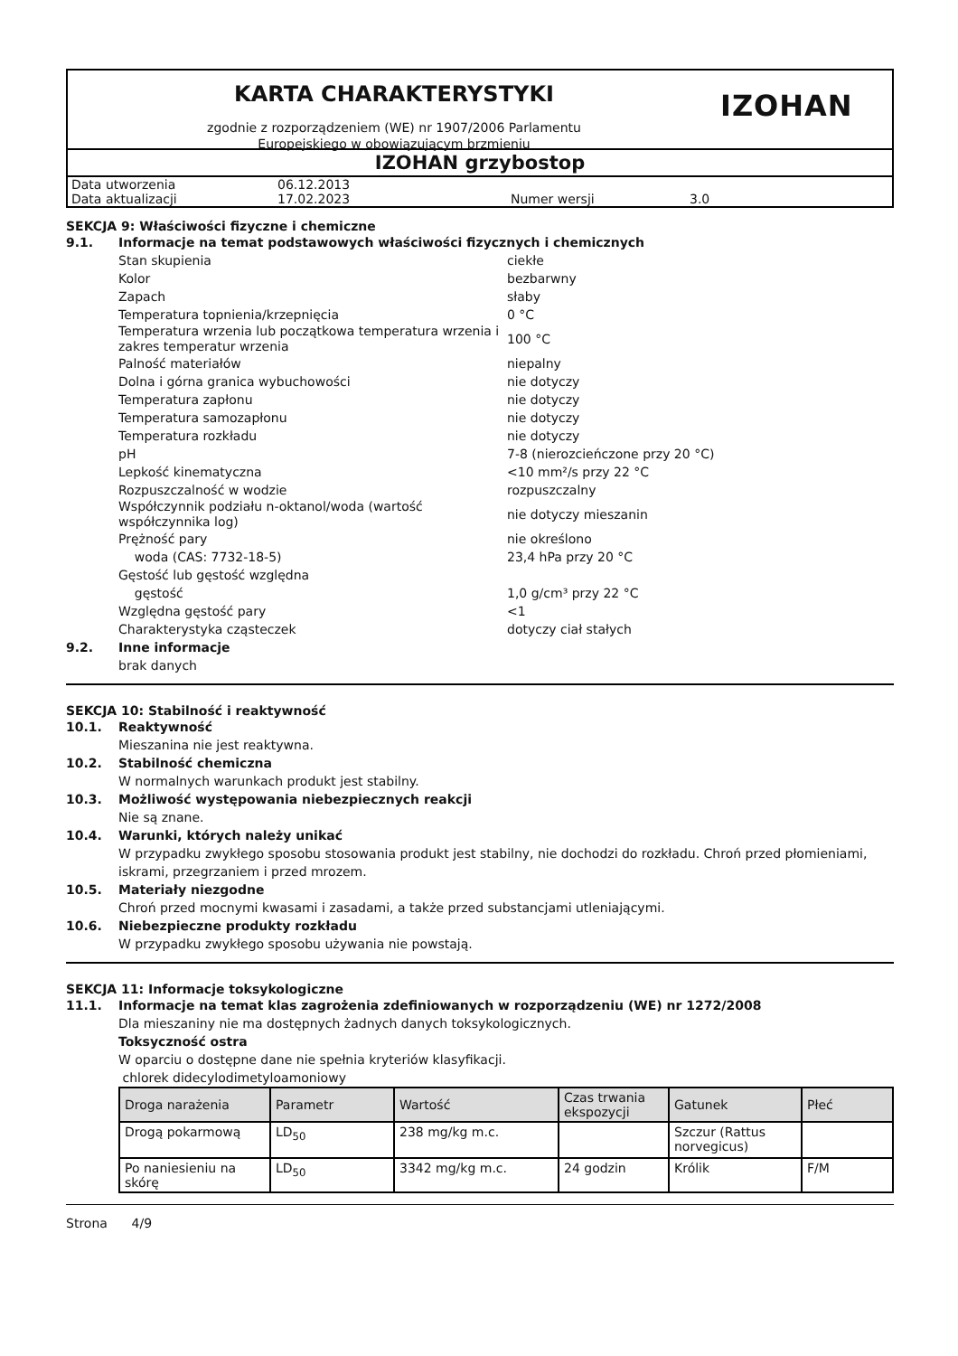KARTA CHARAKTERYSTYKI
zgodnie z rozporządzeniem (WE) nr 1907/2006 Parlamentu
Europejskiego w obowiązującym brzmieniu
IZOHAN
IZOHAN grzybostop
| Data utworzenia | 06.12.2013 | | |
| Data aktualizacji | 17.02.2023 | Numer wersji | 3.0 |
SEKCJA 9: Właściwości fizyczne i chemiczne
9.1. Informacje na temat podstawowych właściwości fizycznych i chemicznych
| Stan skupienia | ciekłe |
| Kolor | bezbarwny |
| Zapach | słaby |
| Temperatura topnienia/krzepnięcia | 0 °C |
| Temperatura wrzenia lub początkowa temperatura wrzenia i zakres temperatur wrzenia | 100 °C |
| Palność materiałów | niepalny |
| Dolna i górna granica wybuchowości | nie dotyczy |
| Temperatura zapłonu | nie dotyczy |
| Temperatura samozapłonu | nie dotyczy |
| Temperatura rozkładu | nie dotyczy |
| pH | 7-8 (nierozcieńczone przy 20 °C) |
| Lepkość kinematyczna | <10 mm²/s przy 22 °C |
| Rozpuszczalność w wodzie | rozpuszczalny |
| Współczynnik podziału n-oktanol/woda (wartość współczynnika log) | nie dotyczy mieszanin |
| Prężność pary | nie określono |
| woda (CAS: 7732-18-5) | 23,4 hPa przy 20 °C |
| Gęstość lub gęstość względna | |
| gęstość | 1,0 g/cm³ przy 22 °C |
| Względna gęstość pary | <1 |
| Charakterystyka cząsteczek | dotyczy ciał stałych |
9.2. Inne informacje
brak danych
SEKCJA 10: Stabilność i reaktywność
10.1. Reaktywność
Mieszanina nie jest reaktywna.
10.2. Stabilność chemiczna
W normalnych warunkach produkt jest stabilny.
10.3. Możliwość występowania niebezpiecznych reakcji
Nie są znane.
10.4. Warunki, których należy unikać
W przypadku zwykłego sposobu stosowania produkt jest stabilny, nie dochodzi do rozkładu. Chroń przed płomieniami, iskrami, przegrzaniem i przed mrozem.
10.5. Materiały niezgodne
Chroń przed mocnymi kwasami i zasadami, a także przed substancjami utleniającymi.
10.6. Niebezpieczne produkty rozkładu
W przypadku zwykłego sposobu używania nie powstają.
SEKCJA 11: Informacje toksykologiczne
11.1. Informacje na temat klas zagrożenia zdefiniowanych w rozporządzeniu (WE) nr 1272/2008
Dla mieszaniny nie ma dostępnych żadnych danych toksykologicznych.
Toksyczność ostra
W oparciu o dostępne dane nie spełnia kryteriów klasyfikacji.
chlorek didecylodimetyloamoniowy
| Droga narażenia | Parametr | Wartość | Czas trwania ekspozycji | Gatunek | Płeć |
| --- | --- | --- | --- | --- | --- |
| Drogą pokarmową | LD<sub>50</sub> | 238 mg/kg m.c. | | Szczur (Rattus norvegicus) | |
| Po naniesieniu na skórę | LD<sub>50</sub> | 3342 mg/kg m.c. | 24 godzin | Królik | F/M |
Strona 4/9